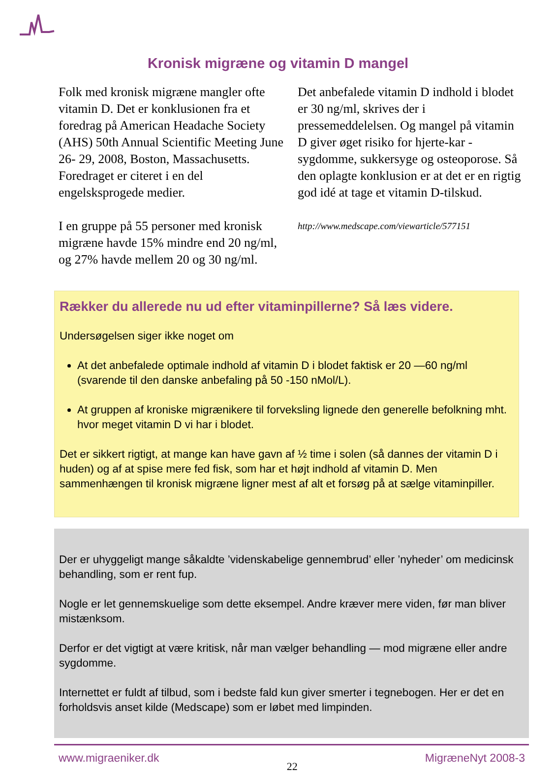Kronisk migræne og vitamin D mangel
Folk med kronisk migræne mangler ofte vitamin D. Det er konklusionen fra et foredrag på American Headache Society (AHS) 50th Annual Scientific Meeting June 26- 29, 2008, Boston, Massachusetts. Foredraget er citeret i en del engelsksprogede medier.
I en gruppe på 55 personer med kronisk migræne havde 15% mindre end 20 ng/ml, og 27% havde mellem 20 og 30 ng/ml.
Det anbefalede vitamin D indhold i blodet er 30 ng/ml, skrives der i pressemeddelelsen. Og mangel på vitamin D giver øget risiko for hjerte-kar -sygdomme, sukkersyge og osteoporose. Så den oplagte konklusion er at det er en rigtig god idé at tage et vitamin D-tilskud.
http://www.medscape.com/viewarticle/577151
Rækker du allerede nu ud efter vitaminpillerne? Så læs videre.
Undersøgelsen siger ikke noget om
At det anbefalede optimale indhold af vitamin D i blodet faktisk er 20 —60 ng/ml (svarende til den danske anbefaling på 50 -150 nMol/L).
At gruppen af kroniske migrænikere til forveksling lignede den generelle befolkning mht. hvor meget vitamin D vi har i blodet.
Det er sikkert rigtigt, at mange kan have gavn af ½ time i solen (så dannes der vitamin D i huden) og af at spise mere fed fisk, som har et højt indhold af vitamin D. Men sammenhængen til kronisk migræne ligner mest af alt et forsøg på at sælge vitaminpiller.
Der er uhyggeligt mange såkaldte ’videnskabelige gennembrud’ eller ’nyheder’ om medicinsk behandling, som er rent fup.
Nogle er let gennemskuelige som dette eksempel. Andre kræver mere viden, før man bliver mistænksom.
Derfor er det vigtigt at være kritisk, når man vælger behandling — mod migræne eller andre sygdomme.
Internettet er fuldt af tilbud, som i bedste fald kun giver smerter i tegnebogen. Her er det en forholdsvis anset kilde (Medscape) som er løbet med limpinden.
www.migraeniker.dk 22 MigræneNyt 2008-3